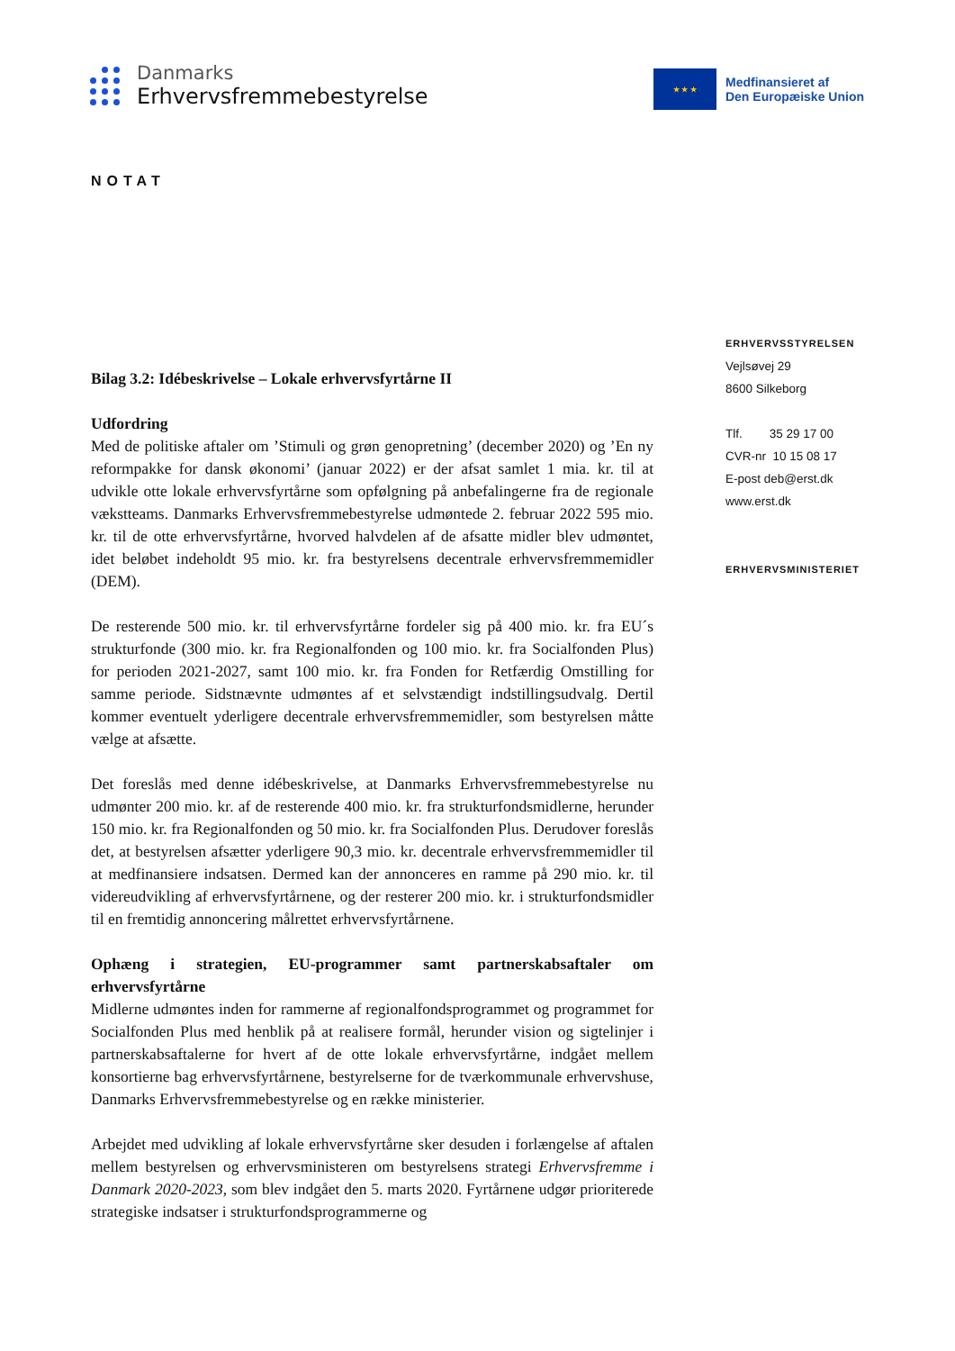Danmarks
Erhvervsfremmebestyrelse
★ ★ ★
Medfinansieret af
Den Europæiske Union
NOTAT
ERHVERVSSTYRELSEN
Vejlsøvej 29
8600 Silkeborg
Tlf. 35 29 17 00
CVR-nr 10 15 08 17
E-post deb@erst.dk
www.erst.dk
ERHVERVSMINISTERIET
Bilag 3.2: Idébeskrivelse – Lokale erhvervsfyrtårne II
Udfordring
Med de politiske aftaler om ’Stimuli og grøn genopretning’ (december 2020) og ’En ny reformpakke for dansk økonomi’ (januar 2022) er der afsat samlet 1 mia. kr. til at udvikle otte lokale erhvervsfyrtårne som opfølgning på anbefalingerne fra de regionale vækstteams. Danmarks Erhvervsfremmebestyrelse udmøntede 2. februar 2022 595 mio. kr. til de otte erhvervsfyrtårne, hvorved halvdelen af de afsatte midler blev udmøntet, idet beløbet indeholdt 95 mio. kr. fra bestyrelsens decentrale erhvervsfremmemidler (DEM).
De resterende 500 mio. kr. til erhvervsfyrtårne fordeler sig på 400 mio. kr. fra EU´s strukturfonde (300 mio. kr. fra Regionalfonden og 100 mio. kr. fra Socialfonden Plus) for perioden 2021-2027, samt 100 mio. kr. fra Fonden for Retfærdig Omstilling for samme periode. Sidstnævnte udmøntes af et selvstændigt indstillingsudvalg. Dertil kommer eventuelt yderligere decentrale erhvervsfremmemidler, som bestyrelsen måtte vælge at afsætte.
Det foreslås med denne idébeskrivelse, at Danmarks Erhvervsfremmebestyrelse nu udmønter 200 mio. kr. af de resterende 400 mio. kr. fra strukturfondsmidlerne, herunder 150 mio. kr. fra Regionalfonden og 50 mio. kr. fra Socialfonden Plus. Derudover foreslås det, at bestyrelsen afsætter yderligere 90,3 mio. kr. decentrale erhvervsfremmemidler til at medfinansiere indsatsen. Dermed kan der annonceres en ramme på 290 mio. kr. til videreudvikling af erhvervsfyrtårnene, og der resterer 200 mio. kr. i strukturfondsmidler til en fremtidig annoncering målrettet erhvervsfyrtårnene.
Ophæng i strategien, EU-programmer samt partnerskabsaftaler om erhvervsfyrtårne
Midlerne udmøntes inden for rammerne af regionalfondsprogrammet og programmet for Socialfonden Plus med henblik på at realisere formål, herunder vision og sigtelinjer i partnerskabsaftalerne for hvert af de otte lokale erhvervsfyrtårne, indgået mellem konsortierne bag erhvervsfyrtårnene, bestyrelserne for de tværkommunale erhvervshuse, Danmarks Erhvervsfremmebestyrelse og en række ministerier.
Arbejdet med udvikling af lokale erhvervsfyrtårne sker desuden i forlængelse af aftalen mellem bestyrelsen og erhvervsministeren om bestyrelsens strategi Erhvervsfremme i Danmark 2020-2023, som blev indgået den 5. marts 2020. Fyrtårnene udgør prioriterede strategiske indsatser i strukturfondsprogrammerne og